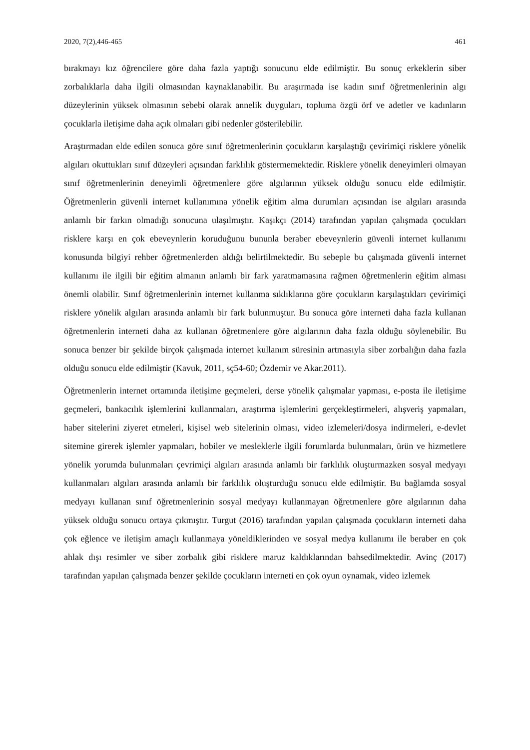2020, 7(2),446-465 461
bırakmayı kız öğrencilere göre daha fazla yaptığı sonucunu elde edilmiştir. Bu sonuç erkeklerin siber zorbalıklarla daha ilgili olmasından kaynaklanabilir. Bu araşırmada ise kadın sınıf öğretmenlerinin algı düzeylerinin yüksek olmasının sebebi olarak annelik duyguları, topluma özgü örf ve adetler ve kadınların çocuklarla iletişime daha açık olmaları gibi nedenler gösterilebilir.
Araştırmadan elde edilen sonuca göre sınıf öğretmenlerinin çocukların karşılaştığı çevirimiçi risklere yönelik algıları okuttukları sınıf düzeyleri açısından farklılık göstermemektedir. Risklere yönelik deneyimleri olmayan sınıf öğretmenlerinin deneyimli öğretmenlere göre algılarının yüksek olduğu sonucu elde edilmiştir. Öğretmenlerin güvenli internet kullanımına yönelik eğitim alma durumları açısından ise algıları arasında anlamlı bir farkın olmadığı sonucuna ulaşılmıştır. Kaşıkçı (2014) tarafından yapılan çalışmada çocukları risklere karşı en çok ebeveynlerin koruduğunu bununla beraber ebeveynlerin güvenli internet kullanımı konusunda bilgiyi rehber öğretmenlerden aldığı belirtilmektedir. Bu sebeple bu çalışmada güvenli internet kullanımı ile ilgili bir eğitim almanın anlamlı bir fark yaratmamasına rağmen öğretmenlerin eğitim alması önemli olabilir. Sınıf öğretmenlerinin internet kullanma sıklıklarına göre çocukların karşılaştıkları çevirimiçi risklere yönelik algıları arasında anlamlı bir fark bulunmuştur. Bu sonuca göre interneti daha fazla kullanan öğretmenlerin interneti daha az kullanan öğretmenlere göre algılarının daha fazla olduğu söylenebilir. Bu sonuca benzer bir şekilde birçok çalışmada internet kullanım süresinin artmasıyla siber zorbalığın daha fazla olduğu sonucu elde edilmiştir (Kavuk, 2011, sç54-60; Özdemir ve Akar.2011).
Öğretmenlerin internet ortamında iletişime geçmeleri, derse yönelik çalışmalar yapması, e-posta ile iletişime geçmeleri, bankacılık işlemlerini kullanmaları, araştırma işlemlerini gerçekleştirmeleri, alışveriş yapmaları, haber sitelerini ziyeret etmeleri, kişisel web sitelerinin olması, video izlemeleri/dosya indirmeleri, e-devlet sitemine girerek işlemler yapmaları, hobiler ve mesleklerle ilgili forumlarda bulunmaları, ürün ve hizmetlere yönelik yorumda bulunmaları çevrimiçi algıları arasında anlamlı bir farklılık oluşturmazken sosyal medyayı kullanmaları algıları arasında anlamlı bir farklılık oluşturduğu sonucu elde edilmiştir. Bu bağlamda sosyal medyayı kullanan sınıf öğretmenlerinin sosyal medyayı kullanmayan öğretmenlere göre algılarının daha yüksek olduğu sonucu ortaya çıkmıştır. Turgut (2016) tarafından yapılan çalışmada çocukların interneti daha çok eğlence ve iletişim amaçlı kullanmaya yöneldiklerinden ve sosyal medya kullanımı ile beraber en çok ahlak dışı resimler ve siber zorbalık gibi risklere maruz kaldıklarından bahsedilmektedir. Avinç (2017) tarafından yapılan çalışmada benzer şekilde çocukların interneti en çok oyun oynamak, video izlemek